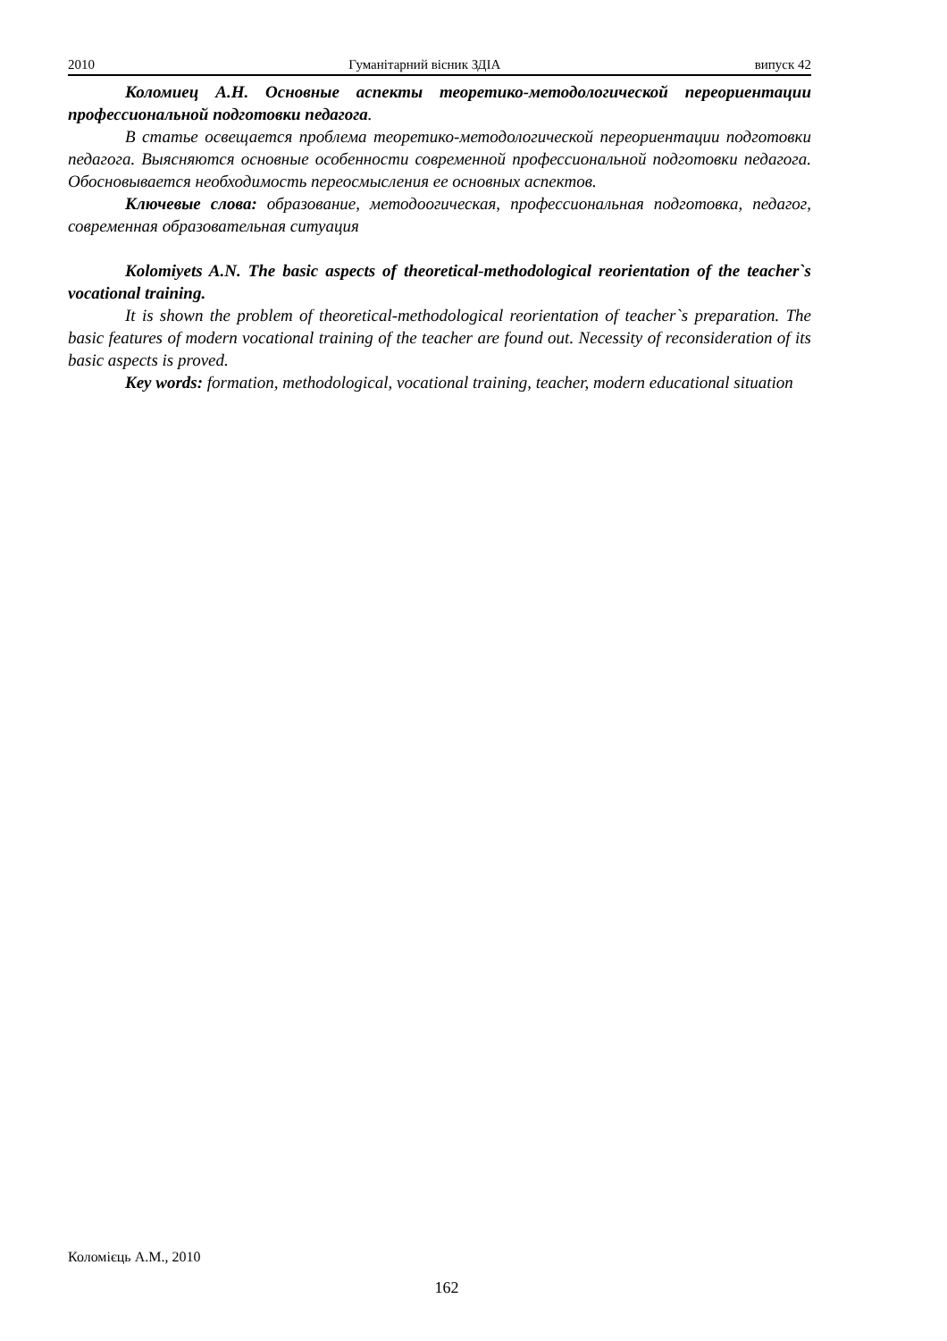2010 Гуманітарний вісник ЗДІА випуск 42
Коломиец А.Н. Основные аспекты теоретико-методологической переориентации профессиональной подготовки педагога.
В статье освещается проблема теоретико-методологической переориентации подготовки педагога. Выясняются основные особенности современной профессиональной подготовки педагога. Обосновывается необходимость переосмысления ее основных аспектов.
Ключевые слова: образование, методоогическая, профессиональная подготовка, педагог, современная образовательная ситуация
Kolomiyets A.N. The basic aspects of theoretical-methodological reorientation of the teacher`s vocational training.
It is shown the problem of theoretical-methodological reorientation of teacher`s preparation. The basic features of modern vocational training of the teacher are found out. Necessity of reconsideration of its basic aspects is proved.
Key words: formation, methodological, vocational training, teacher, modern educational situation
Коломієць А.М., 2010
162